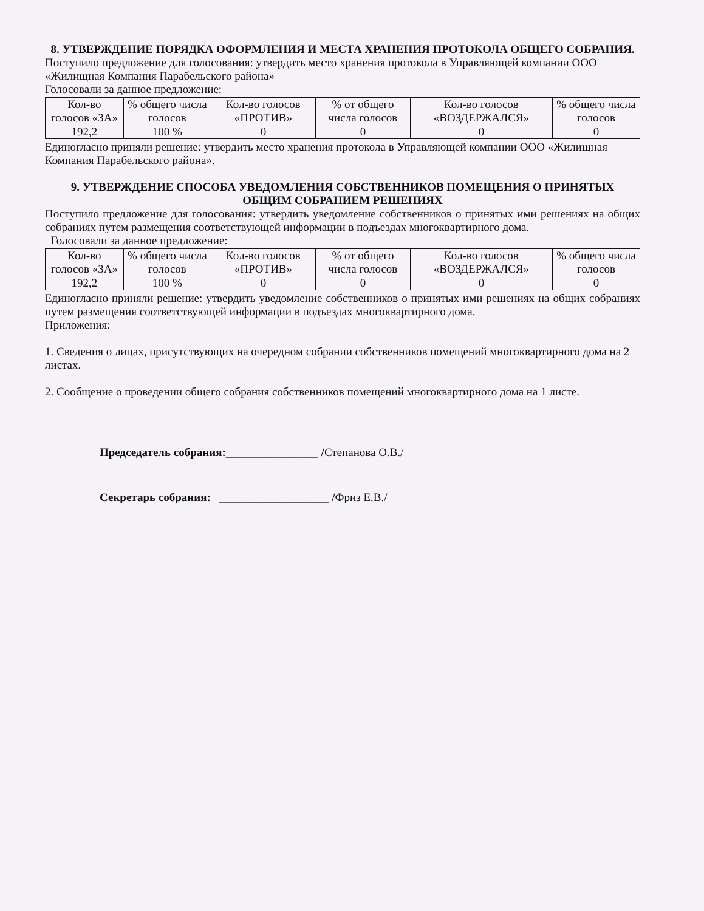8. УТВЕРЖДЕНИЕ ПОРЯДКА ОФОРМЛЕНИЯ И МЕСТА ХРАНЕНИЯ ПРОТОКОЛА ОБЩЕГО СОБРАНИЯ.
Поступило предложение для голосования: утвердить место хранения протокола в Управляющей компании ООО «Жилищная Компания Парабельского района»
Голосовали за данное предложение:
| Кол-во голосов «ЗА» | % общего числа голосов | Кол-во голосов «ПРОТИВ» | % от общего числа голосов | Кол-во голосов «ВОЗДЕРЖАЛСЯ» | % общего числа голосов |
| 192,2 | 100 % | 0 | 0 | 0 | 0 |
Единогласно приняли решение: утвердить место хранения протокола в Управляющей компании ООО «Жилищная Компания Парабельского района».
9. УТВЕРЖДЕНИЕ СПОСОБА УВЕДОМЛЕНИЯ СОБСТВЕННИКОВ ПОМЕЩЕНИЯ О ПРИНЯТЫХ ОБЩИМ СОБРАНИЕМ РЕШЕНИЯХ
Поступило предложение для голосования: утвердить уведомление собственников о принятых ими решениях на общих собраниях путем размещения соответствующей информации в подъездах многоквартирного дома.
Голосовали за данное предложение:
| Кол-во голосов «ЗА» | % общего числа голосов | Кол-во голосов «ПРОТИВ» | % от общего числа голосов | Кол-во голосов «ВОЗДЕРЖАЛСЯ» | % общего числа голосов |
| 192,2 | 100 % | 0 | 0 | 0 | 0 |
Единогласно приняли решение: утвердить уведомление собственников о принятых ими решениях на общих собраниях путем размещения соответствующей информации в подъездах многоквартирного дома.
Приложения:
1. Сведения о лицах, присутствующих на очередном собрании собственников помещений многоквартирного дома на 2 листах.
2. Сообщение о проведении общего собрания собственников помещений многоквартирного дома на 1 листе.
Председатель собрания:________________ /Степанова О.В./
Секретарь собрания: ___________________ /Фриз Е.В./